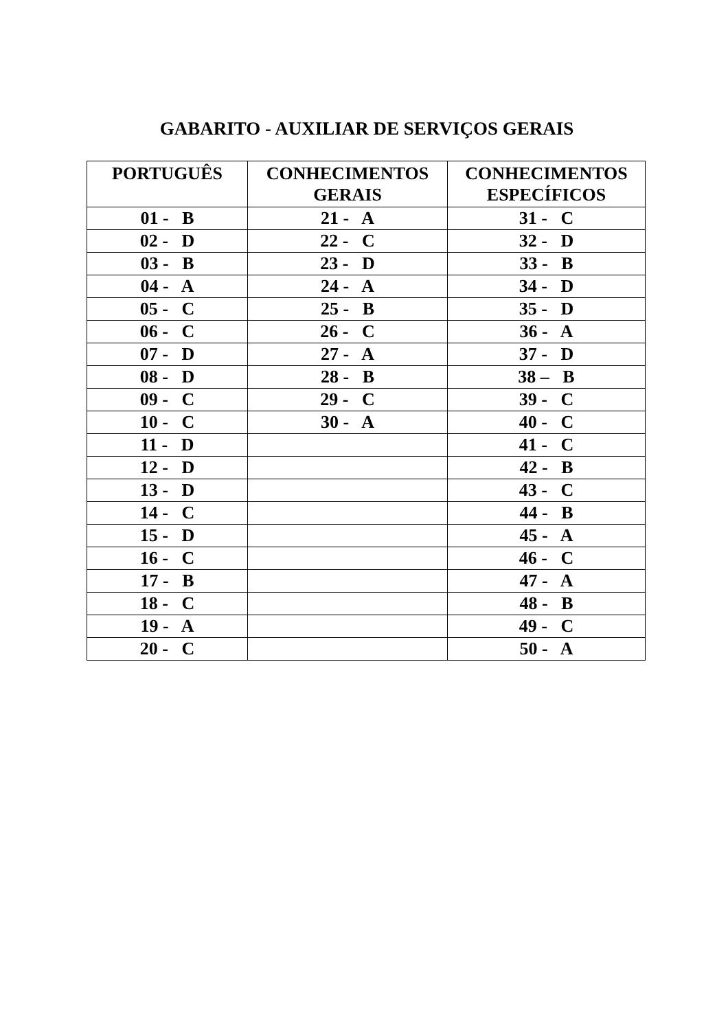GABARITO - AUXILIAR DE SERVIÇOS GERAIS
| PORTUGUÊS | CONHECIMENTOS GERAIS | CONHECIMENTOS ESPECÍFICOS |
| --- | --- | --- |
| 01 - B | 21 - A | 31 - C |
| 02 - D | 22 - C | 32 - D |
| 03 - B | 23 - D | 33 - B |
| 04 - A | 24 - A | 34 - D |
| 05 - C | 25 - B | 35 - D |
| 06 - C | 26 - C | 36 - A |
| 07 - D | 27 - A | 37 - D |
| 08 - D | 28 - B | 38 – B |
| 09 - C | 29 - C | 39 - C |
| 10 - C | 30 - A | 40 - C |
| 11 - D | | 41 - C |
| 12 - D | | 42 - B |
| 13 - D | | 43 - C |
| 14 - C | | 44 - B |
| 15 - D | | 45 - A |
| 16 - C | | 46 - C |
| 17 - B | | 47 - A |
| 18 - C | | 48 - B |
| 19 - A | | 49 - C |
| 20 - C | | 50 - A |